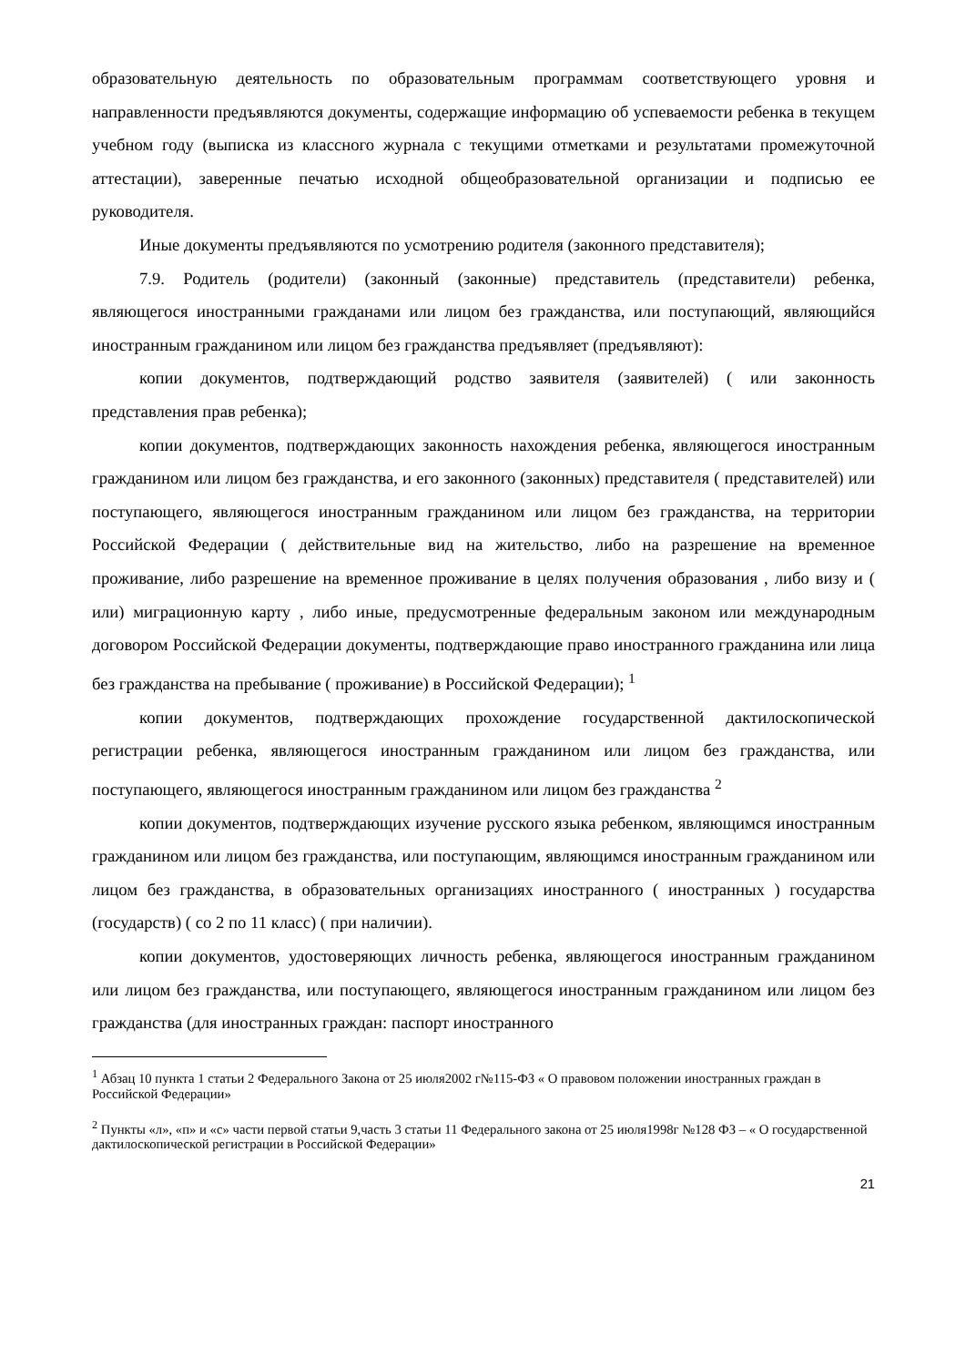образовательную деятельность по образовательным программам соответствующего уровня и направленности предъявляются документы, содержащие информацию об успеваемости ребенка в текущем учебном году (выписка из классного журнала с текущими отметками и результатами промежуточной аттестации), заверенные печатью исходной общеобразовательной организации и подписью ее руководителя.
Иные документы предъявляются по усмотрению родителя (законного представителя);
7.9. Родитель (родители) (законный (законные) представитель (представители) ребенка, являющегося иностранными гражданами или лицом без гражданства, или поступающий, являющийся иностранным гражданином или лицом без гражданства предъявляет (предъявляют):
копии документов, подтверждающий родство заявителя (заявителей) ( или законность представления прав ребенка);
копии документов, подтверждающих законность нахождения ребенка, являющегося иностранным гражданином или лицом без гражданства, и его законного (законных) представителя ( представителей) или поступающего, являющегося иностранным гражданином или лицом без гражданства, на территории Российской Федерации ( действительные вид на жительство, либо на разрешение на временное проживание, либо разрешение на временное проживание в целях получения образования , либо визу и ( или) миграционную карту , либо иные, предусмотренные федеральным законом или международным договором Российской Федерации документы, подтверждающие право иностранного гражданина или лица без гражданства на пребывание ( проживание) в Российской Федерации); <sup>1</sup>
копии документов, подтверждающих прохождение государственной дактилоскопической регистрации ребенка, являющегося иностранным гражданином или лицом без гражданства, или поступающего, являющегося иностранным гражданином или лицом без гражданства <sup>2</sup>
копии документов, подтверждающих изучение русского языка ребенком, являющимся иностранным гражданином или лицом без гражданства, или поступающим, являющимся иностранным гражданином или лицом без гражданства, в образовательных организациях иностранного ( иностранных ) государства (государств) ( со 2 по 11 класс) ( при наличии).
копии документов, удостоверяющих личность ребенка, являющегося иностранным гражданином или лицом без гражданства, или поступающего, являющегося иностранным гражданином или лицом без гражданства (для иностранных граждан: паспорт иностранного
<sup>1</sup> Абзац 10 пункта 1 статьи 2 Федерального Закона от 25 июля2002 г№115-ФЗ « О правовом положении иностранных граждан в Российской Федерации»
<sup>2</sup> Пункты «л», «п» и «с» части первой статьи 9,часть 3 статьи 11 Федерального закона от 25 июля1998г №128 ФЗ – « О государственной дактилоскопической регистрации в Российской Федерации»
21